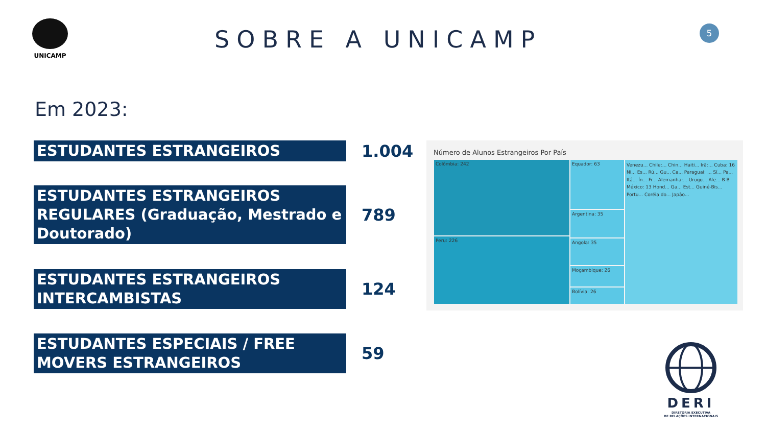UNICAMP
SOBRE A UNICAMP 5
Em 2023:
ESTUDANTES ESTRANGEIROS
1.004
ESTUDANTES ESTRANGEIROS REGULARES (Graduação, Mestrado e Doutorado)
789
ESTUDANTES ESTRANGEIROS INTERCAMBISTAS
124
ESTUDANTES ESPECIAIS / FREE MOVERS ESTRANGEIROS
59
Número de Alunos Estrangeiros Por País
Colômbia: 242
Peru: 226
Equador: 63
Argentina: 35
Angola: 35
Moçambique: 26
Bolívia: 26
Venezu... Chile:... Chin... Haiti... Irã:... Cuba: 16 Ni... Es... Rú... Gu... Ca... Paraguai: ... Sí... Pa... Itá... Ín... Fr... Alemanha:... Urugu... Afe... B B México: 13 Hond... Ga... Est... Guiné-Bis... Portu... Coréia do... Japão...
DERI
DIRETORIA EXECUTIVA
DE RELAÇÕES INTERNACIONAIS